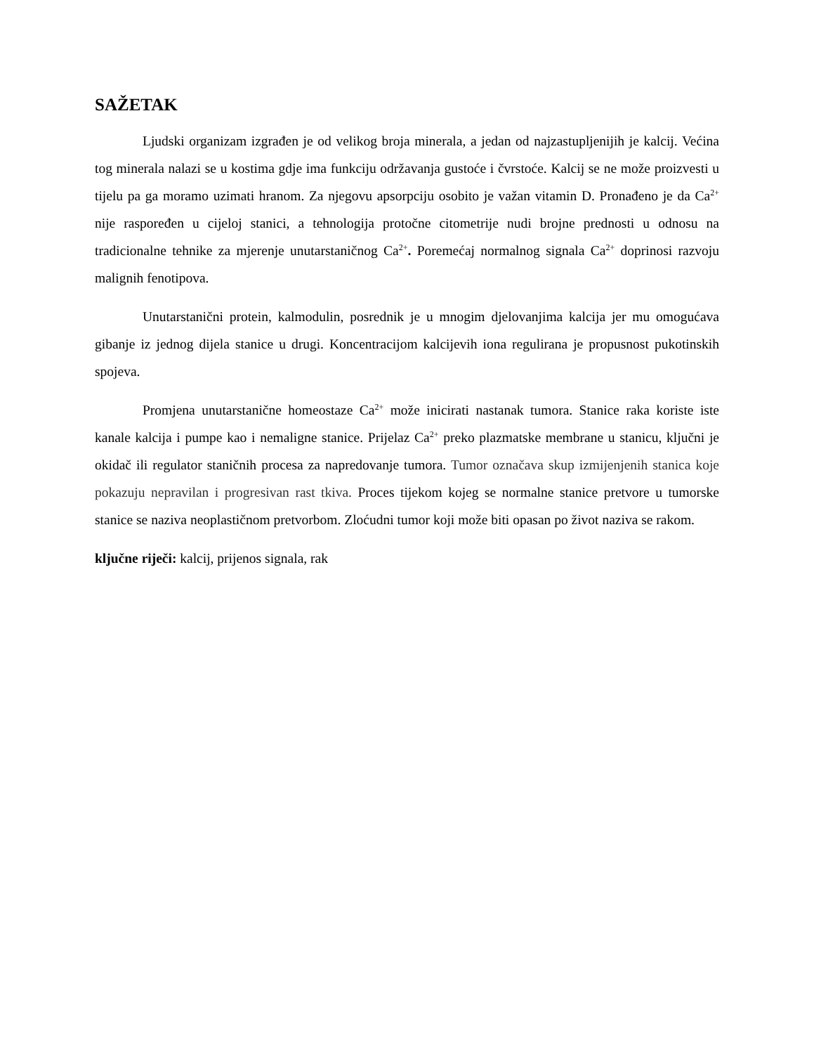SAŽETAK
Ljudski organizam izgrađen je od velikog broja minerala, a jedan od najzastupljenijih je kalcij. Većina tog minerala nalazi se u kostima gdje ima funkciju održavanja gustoće i čvrstoće. Kalcij se ne može proizvesti u tijelu pa ga moramo uzimati hranom. Za njegovu apsorpciju osobito je važan vitamin D. Pronađeno je da Ca<sup>2+</sup> nije raspoređen u cijeloj stanici, a tehnologija protočne citometrije nudi brojne prednosti u odnosu na tradicionalne tehnike za mjerenje unutarstaničnog Ca<sup>2+</sup>. Poremećaj normalnog signala Ca<sup>2+</sup> doprinosi razvoju malignih fenotipova.
Unutarstanični protein, kalmodulin, posrednik je u mnogim djelovanjima kalcija jer mu omogućava gibanje iz jednog dijela stanice u drugi. Koncentracijom kalcijevih iona regulirana je propusnost pukotinskih spojeva.
Promjena unutarstanične homeostaze Ca<sup>2+</sup> može inicirati nastanak tumora. Stanice raka koriste iste kanale kalcija i pumpe kao i nemaligne stanice. Prijelaz Ca<sup>2+</sup> preko plazmatske membrane u stanicu, ključni je okidač ili regulator staničnih procesa za napredovanje tumora. Tumor označava skup izmijenjenih stanica koje pokazuju nepravilan i progresivan rast tkiva. Proces tijekom kojeg se normalne stanice pretvore u tumorske stanice se naziva neoplastičnom pretvorbom. Zloćudni tumor koji može biti opasan po život naziva se rakom.
ključne riječi: kalcij, prijenos signala, rak